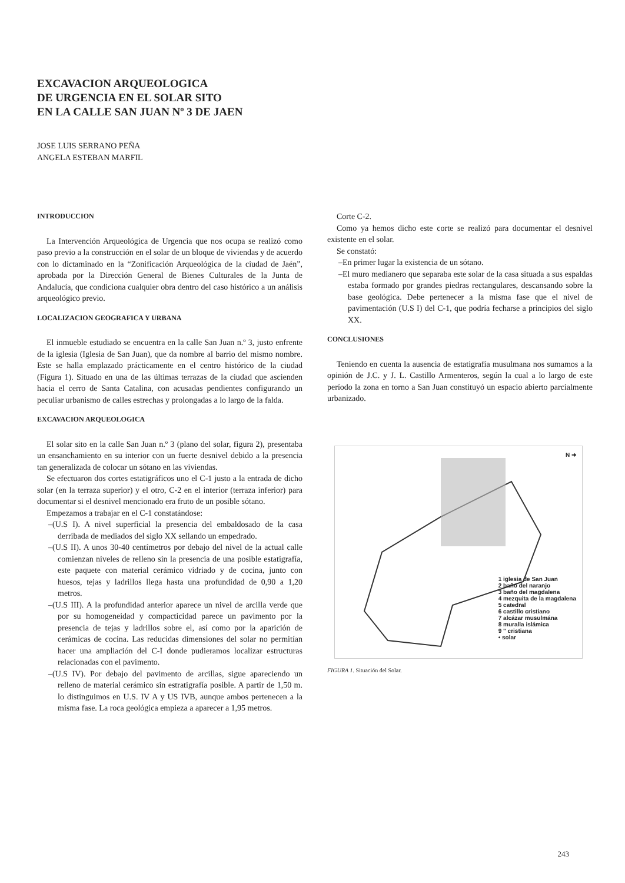EXCAVACION ARQUEOLOGICA
DE URGENCIA EN EL SOLAR SITO
EN LA CALLE SAN JUAN Nº 3 DE JAEN
JOSE LUIS SERRANO PEÑA
ANGELA ESTEBAN MARFIL
INTRODUCCION
La Intervención Arqueológica de Urgencia que nos ocupa se realizó como paso previo a la construcción en el solar de un bloque de viviendas y de acuerdo con lo dictaminado en la “Zonificación Arqueológica de la ciudad de Jaén”, aprobada por la Dirección General de Bienes Culturales de la Junta de Andalucía, que condiciona cualquier obra dentro del caso histórico a un análisis arqueológico previo.
LOCALIZACION GEOGRAFICA Y URBANA
El inmueble estudiado se encuentra en la calle San Juan n.º 3, justo enfrente de la iglesia (Iglesia de San Juan), que da nombre al barrio del mismo nombre. Este se halla emplazado prácticamente en el centro histórico de la ciudad (Figura 1). Situado en una de las últimas terrazas de la ciudad que ascienden hacia el cerro de Santa Catalina, con acusadas pendientes configurando un peculiar urbanismo de calles estrechas y prolongadas a lo largo de la falda.
EXCAVACION ARQUEOLOGICA
El solar sito en la calle San Juan n.º 3 (plano del solar, figura 2), presentaba un ensanchamiento en su interior con un fuerte desnivel debido a la presencia tan generalizada de colocar un sótano en las viviendas.
Se efectuaron dos cortes estatigráficos uno el C-1 justo a la entrada de dicho solar (en la terraza superior) y el otro, C-2 en el interior (terraza inferior) para documentar si el desnivel mencionado era fruto de un posible sótano.
Empezamos a trabajar en el C-1 constatándose:
–(U.S I). A nivel superficial la presencia del embaldosado de la casa derribada de mediados del siglo XX sellando un empedrado.
–(U.S II). A unos 30-40 centímetros por debajo del nivel de la actual calle comienzan niveles de relleno sin la presencia de una posible estatigrafía, este paquete con material cerámico vidriado y de cocina, junto con huesos, tejas y ladrillos llega hasta una profundidad de 0,90 a 1,20 metros.
–(U.S III). A la profundidad anterior aparece un nivel de arcilla verde que por su homogeneidad y compacticidad parece un pavimento por la presencia de tejas y ladrillos sobre el, así como por la aparición de cerámicas de cocina. Las reducidas dimensiones del solar no permitían hacer una ampliación del C-I donde pudieramos localizar estructuras relacionadas con el pavimento.
–(U.S IV). Por debajo del pavimento de arcillas, sigue apareciendo un relleno de material cerámico sin estratigrafía posible. A partir de 1,50 m. lo distinguimos en U.S. IV A y US IVB, aunque ambos pertenecen a la misma fase. La roca geológica empieza a aparecer a 1,95 metros.
Corte C-2.
Como ya hemos dicho este corte se realizó para documentar el desnivel existente en el solar.
Se constató:
–En primer lugar la existencia de un sótano.
–El muro medianero que separaba este solar de la casa situada a sus espaldas estaba formado por grandes piedras rectangulares, descansando sobre la base geológica. Debe pertenecer a la misma fase que el nivel de pavimentación (U.S I) del C-1, que podría fecharse a principios del siglo XX.
CONCLUSIONES
Teniendo en cuenta la ausencia de estatigrafía musulmana nos sumamos a la opinión de J.C. y J. L. Castillo Armenteros, según la cual a lo largo de este período la zona en torno a San Juan constituyó un espacio abierto parcialmente urbanizado.
N ➜
1 iglesia de San Juan
2 baño del naranjo
3 baño del magdalena
4 mezquita de la magdalena
5 catedral
6 castillo cristiano
7 alcázar musulmána
8 muralla islámica
9 " cristiana
• solar
FIGURA 1. Situación del Solar.
243